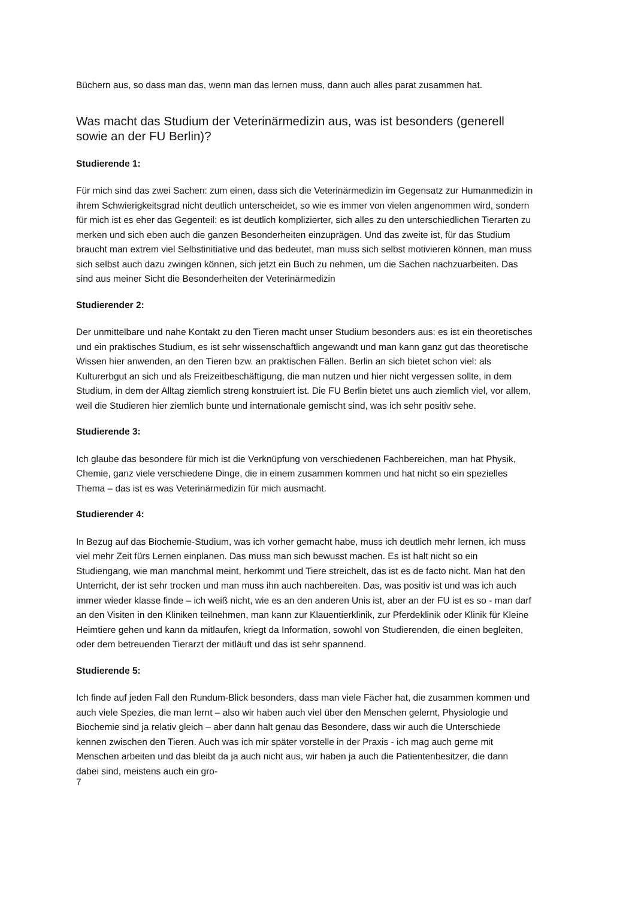Büchern aus, so dass man das, wenn man das lernen muss, dann auch alles parat zusammen hat.
Was macht das Studium der Veterinärmedizin aus, was ist besonders (generell sowie an der FU Berlin)?
Studierende 1:
Für mich sind das zwei Sachen: zum einen, dass sich die Veterinärmedizin im Gegensatz zur Humanmedizin in ihrem Schwierigkeitsgrad nicht deutlich unterscheidet, so wie es immer von vielen angenommen wird, sondern für mich ist es eher das Gegenteil: es ist deutlich komplizierter, sich alles zu den unterschiedlichen Tierarten zu merken und sich eben auch die ganzen Besonderheiten einzuprägen. Und das zweite ist, für das Studium braucht man extrem viel Selbstinitiative und das bedeutet, man muss sich selbst motivieren können, man muss sich selbst auch dazu zwingen können, sich jetzt ein Buch zu nehmen, um die Sachen nachzuarbeiten. Das sind aus meiner Sicht die Besonderheiten der Veterinärmedizin
Studierender 2:
Der unmittelbare und nahe Kontakt zu den Tieren macht unser Studium besonders aus: es ist ein theoretisches und ein praktisches Studium, es ist sehr wissenschaftlich angewandt und man kann ganz gut das theoretische Wissen hier anwenden, an den Tieren bzw. an praktischen Fällen. Berlin an sich bietet schon viel: als Kulturerbgut an sich und als Freizeitbeschäftigung, die man nutzen und hier nicht vergessen sollte, in dem Studium, in dem der Alltag ziemlich streng konstruiert ist. Die FU Berlin bietet uns auch ziemlich viel, vor allem, weil die Studieren hier ziemlich bunte und internationale gemischt sind, was ich sehr positiv sehe.
Studierende 3:
Ich glaube das besondere für mich ist die Verknüpfung von verschiedenen Fachbereichen, man hat Physik, Chemie, ganz viele verschiedene Dinge, die in einem zusammen kommen und hat nicht so ein spezielles Thema – das ist es was Veterinärmedizin für mich ausmacht.
Studierender 4:
In Bezug auf das Biochemie-Studium, was ich vorher gemacht habe, muss ich deutlich mehr lernen, ich muss viel mehr Zeit fürs Lernen einplanen. Das muss man sich bewusst machen. Es ist halt nicht so ein Studiengang, wie man manchmal meint, herkommt und Tiere streichelt, das ist es de facto nicht. Man hat den Unterricht, der ist sehr trocken und man muss ihn auch nachbereiten. Das, was positiv ist und was ich auch immer wieder klasse finde – ich weiß nicht, wie es an den anderen Unis ist, aber an der FU ist es so - man darf an den Visiten in den Kliniken teilnehmen, man kann zur Klauentierklinik, zur Pferdeklinik oder Klinik für Kleine Heimtiere gehen und kann da mitlaufen, kriegt da Information, sowohl von Studierenden, die einen begleiten, oder dem betreuenden Tierarzt der mitläuft und das ist sehr spannend.
Studierende 5:
Ich finde auf jeden Fall den Rundum-Blick besonders, dass man viele Fächer hat, die zusammen kommen und auch viele Spezies, die man lernt – also wir haben auch viel über den Menschen gelernt, Physiologie und Biochemie sind ja relativ gleich – aber dann halt genau das Besondere, dass wir auch die Unterschiede kennen zwischen den Tieren. Auch was ich mir später vorstelle in der Praxis - ich mag auch gerne mit Menschen arbeiten und das bleibt da ja auch nicht aus, wir haben ja auch die Patientenbesitzer, die dann dabei sind, meistens auch ein gro-
7